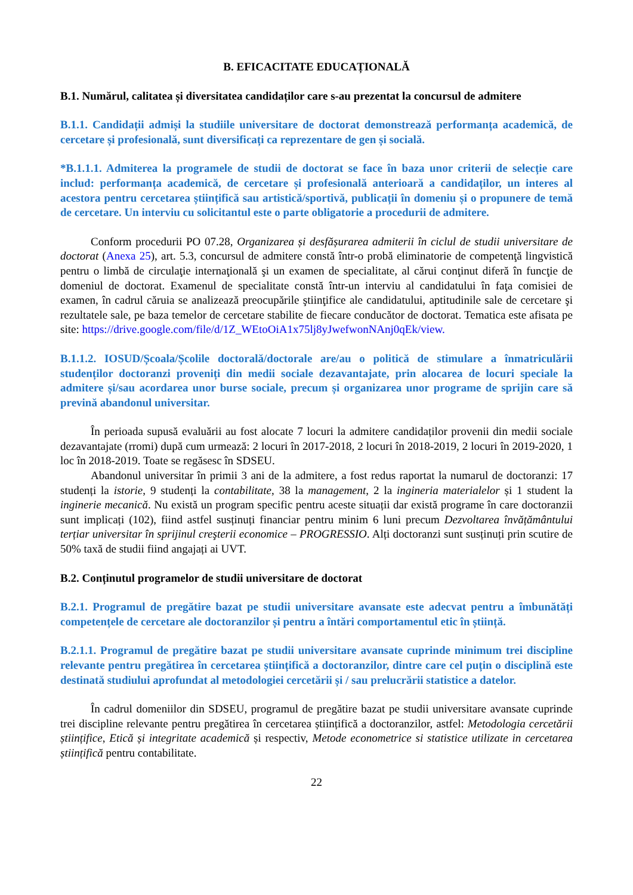B. EFICACITATE EDUCAȚIONALĂ
B.1. Numărul, calitatea și diversitatea candidaților care s-au prezentat la concursul de admitere
B.1.1. Candidații admiși la studiile universitare de doctorat demonstrează performanța academică, de cercetare și profesională, sunt diversificați ca reprezentare de gen și socială.
*B.1.1.1. Admiterea la programele de studii de doctorat se face în baza unor criterii de selecție care includ: performanța academică, de cercetare și profesională anterioară a candidaților, un interes al acestora pentru cercetarea științifică sau artistică/sportivă, publicații în domeniu și o propunere de temă de cercetare. Un interviu cu solicitantul este o parte obligatorie a procedurii de admitere.
Conform procedurii PO 07.28, Organizarea și desfășurarea admiterii în ciclul de studii universitare de doctorat (Anexa 25), art. 5.3, concursul de admitere constă într-o probă eliminatorie de competenţă lingvistică pentru o limbă de circulaţie internaţională şi un examen de specialitate, al cărui conţinut diferă în funcţie de domeniul de doctorat. Examenul de specialitate constă într-un interviu al candidatului în faţa comisiei de examen, în cadrul căruia se analizează preocupările ştiinţifice ale candidatului, aptitudinile sale de cercetare şi rezultatele sale, pe baza temelor de cercetare stabilite de fiecare conducător de doctorat. Tematica este afisata pe site: https://drive.google.com/file/d/1Z_WEtoOiA1x75lj8yJwefwonNAnj0qEk/view.
B.1.1.2. IOSUD/Școala/Școlile doctorală/doctorale are/au o politică de stimulare a înmatriculării studenților doctoranzi proveniți din medii sociale dezavantajate, prin alocarea de locuri speciale la admitere și/sau acordarea unor burse sociale, precum și organizarea unor programe de sprijin care să prevină abandonul universitar.
În perioada supusă evaluării au fost alocate 7 locuri la admitere candidaților provenii din medii sociale dezavantajate (rromi) după cum urmează: 2 locuri în 2017-2018, 2 locuri în 2018-2019, 2 locuri în 2019-2020, 1 loc în 2018-2019. Toate se regăsesc în SDSEU.
Abandonul universitar în primii 3 ani de la admitere, a fost redus raportat la numarul de doctoranzi: 17 studenți la istorie, 9 studenți la contabilitate, 38 la management, 2 la ingineria materialelor și 1 student la inginerie mecanică. Nu există un program specific pentru aceste situații dar există programe în care doctoranzii sunt implicați (102), fiind astfel susținuți financiar pentru minim 6 luni precum Dezvoltarea învățământului terțiar universitar în sprijinul creşterii economice – PROGRESSIO. Alți doctoranzi sunt susținuți prin scutire de 50% taxă de studii fiind angajați ai UVT.
B.2. Conținutul programelor de studii universitare de doctorat
B.2.1. Programul de pregătire bazat pe studii universitare avansate este adecvat pentru a îmbunătăți competențele de cercetare ale doctoranzilor și pentru a întări comportamentul etic în știință.
B.2.1.1. Programul de pregătire bazat pe studii universitare avansate cuprinde minimum trei discipline relevante pentru pregătirea în cercetarea științifică a doctoranzilor, dintre care cel puțin o disciplină este destinată studiului aprofundat al metodologiei cercetării și / sau prelucrării statistice a datelor.
În cadrul domeniilor din SDSEU, programul de pregătire bazat pe studii universitare avansate cuprinde trei discipline relevante pentru pregătirea în cercetarea științifică a doctoranzilor, astfel: Metodologia cercetării științifice, Etică și integritate academică și respectiv, Metode econometrice si statistice utilizate in cercetarea științifică pentru contabilitate.
22